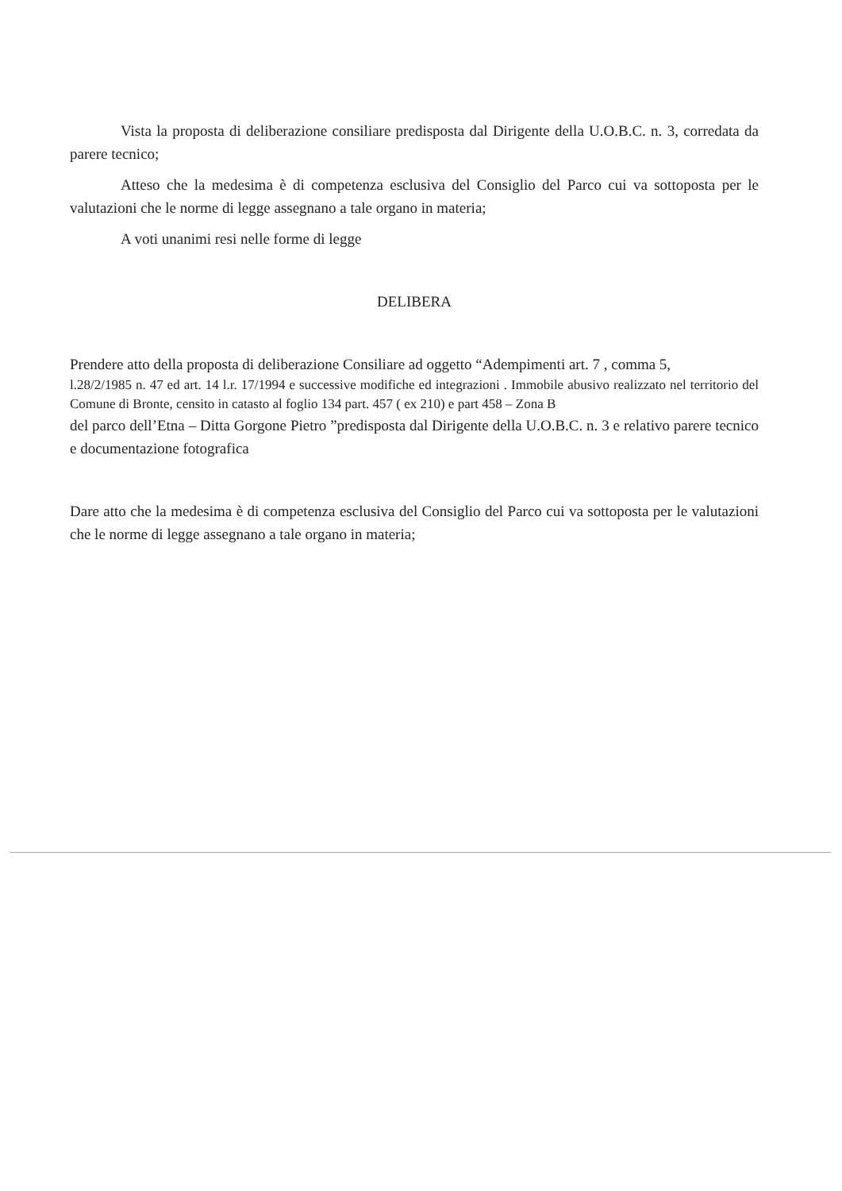Vista la proposta di deliberazione consiliare predisposta dal Dirigente della U.O.B.C. n. 3, corredata da parere tecnico;
Atteso che la medesima è di competenza esclusiva del Consiglio del Parco cui va sottoposta per le valutazioni che le norme di legge assegnano a tale organo in materia;
A voti unanimi resi nelle forme di legge
DELIBERA
Prendere atto della proposta di deliberazione Consiliare ad oggetto “Adempimenti art. 7 , comma 5,
l.28/2/1985 n. 47 ed art. 14 l.r. 17/1994 e successive modifiche ed integrazioni . Immobile abusivo realizzato nel territorio del Comune di Bronte, censito in catasto al foglio 134 part. 457 ( ex 210) e part 458 – Zona B
del parco dell’Etna – Ditta Gorgone Pietro ”predisposta dal Dirigente della U.O.B.C. n. 3 e relativo parere tecnico e documentazione fotografica
Dare atto che la medesima è di competenza esclusiva del Consiglio del Parco cui va sottoposta per le valutazioni che le norme di legge assegnano a tale organo in materia;